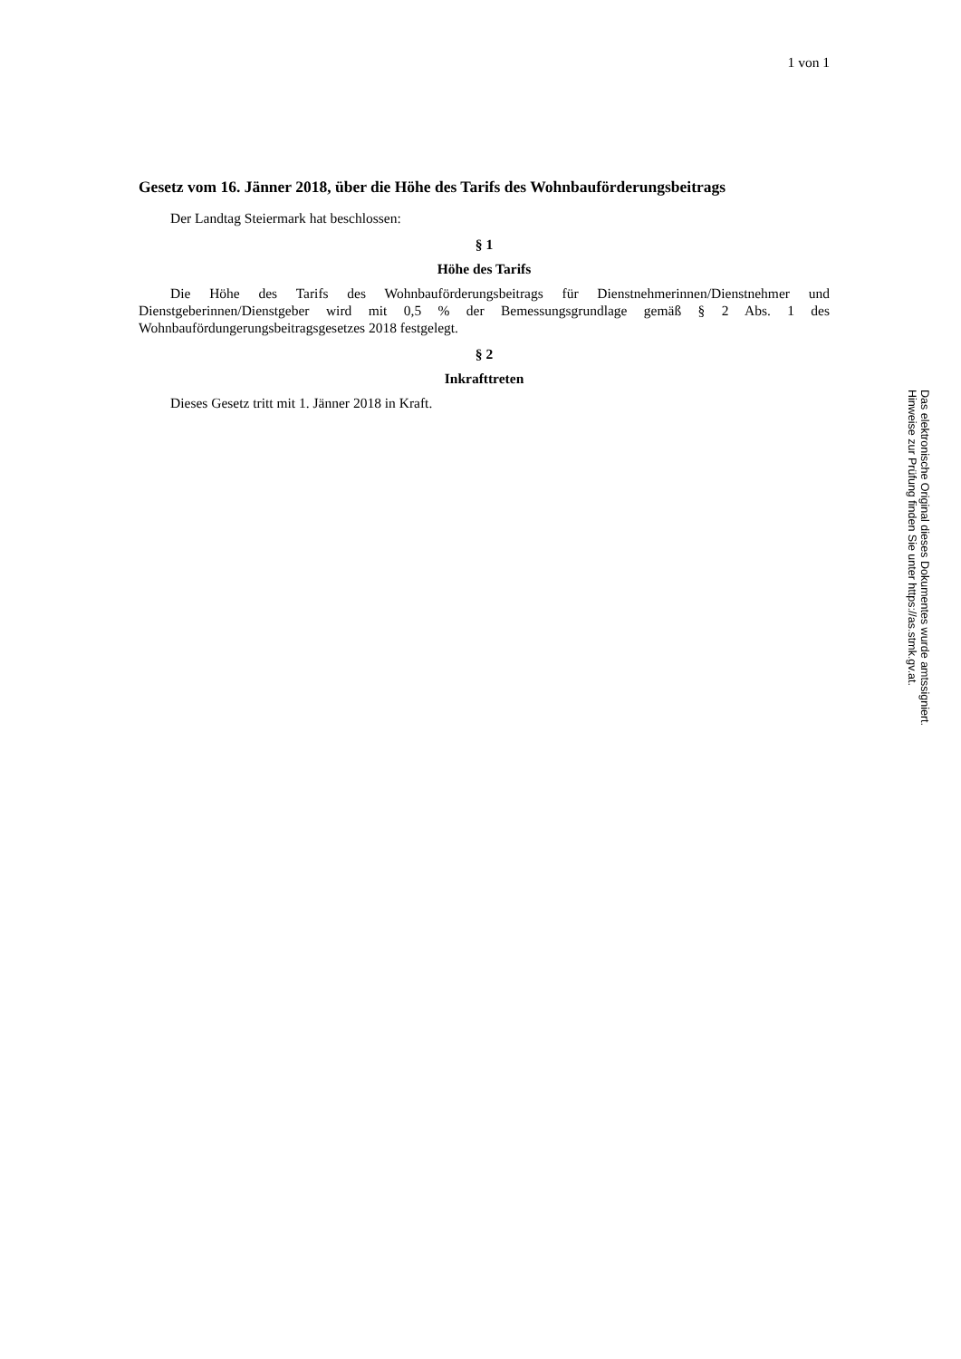1 von 1
Gesetz vom 16. Jänner 2018, über die Höhe des Tarifs des Wohnbauförderungsbeitrags
Der Landtag Steiermark hat beschlossen:
§ 1
Höhe des Tarifs
Die Höhe des Tarifs des Wohnbauförderungsbeitrags für Dienstnehmerinnen/Dienstnehmer und Dienstgeberinnen/Dienstgeber wird mit 0,5 % der Bemessungsgrundlage gemäß § 2 Abs. 1 des Wohnbaufördungerungsbeitragsgesetzes 2018 festgelegt.
§ 2
Inkrafttreten
Dieses Gesetz tritt mit 1. Jänner 2018 in Kraft.
Das elektronische Original dieses Dokumentes wurde amtssigniert.
Hinweise zur Prüfung finden Sie unter https://as.stmk.gv.at.